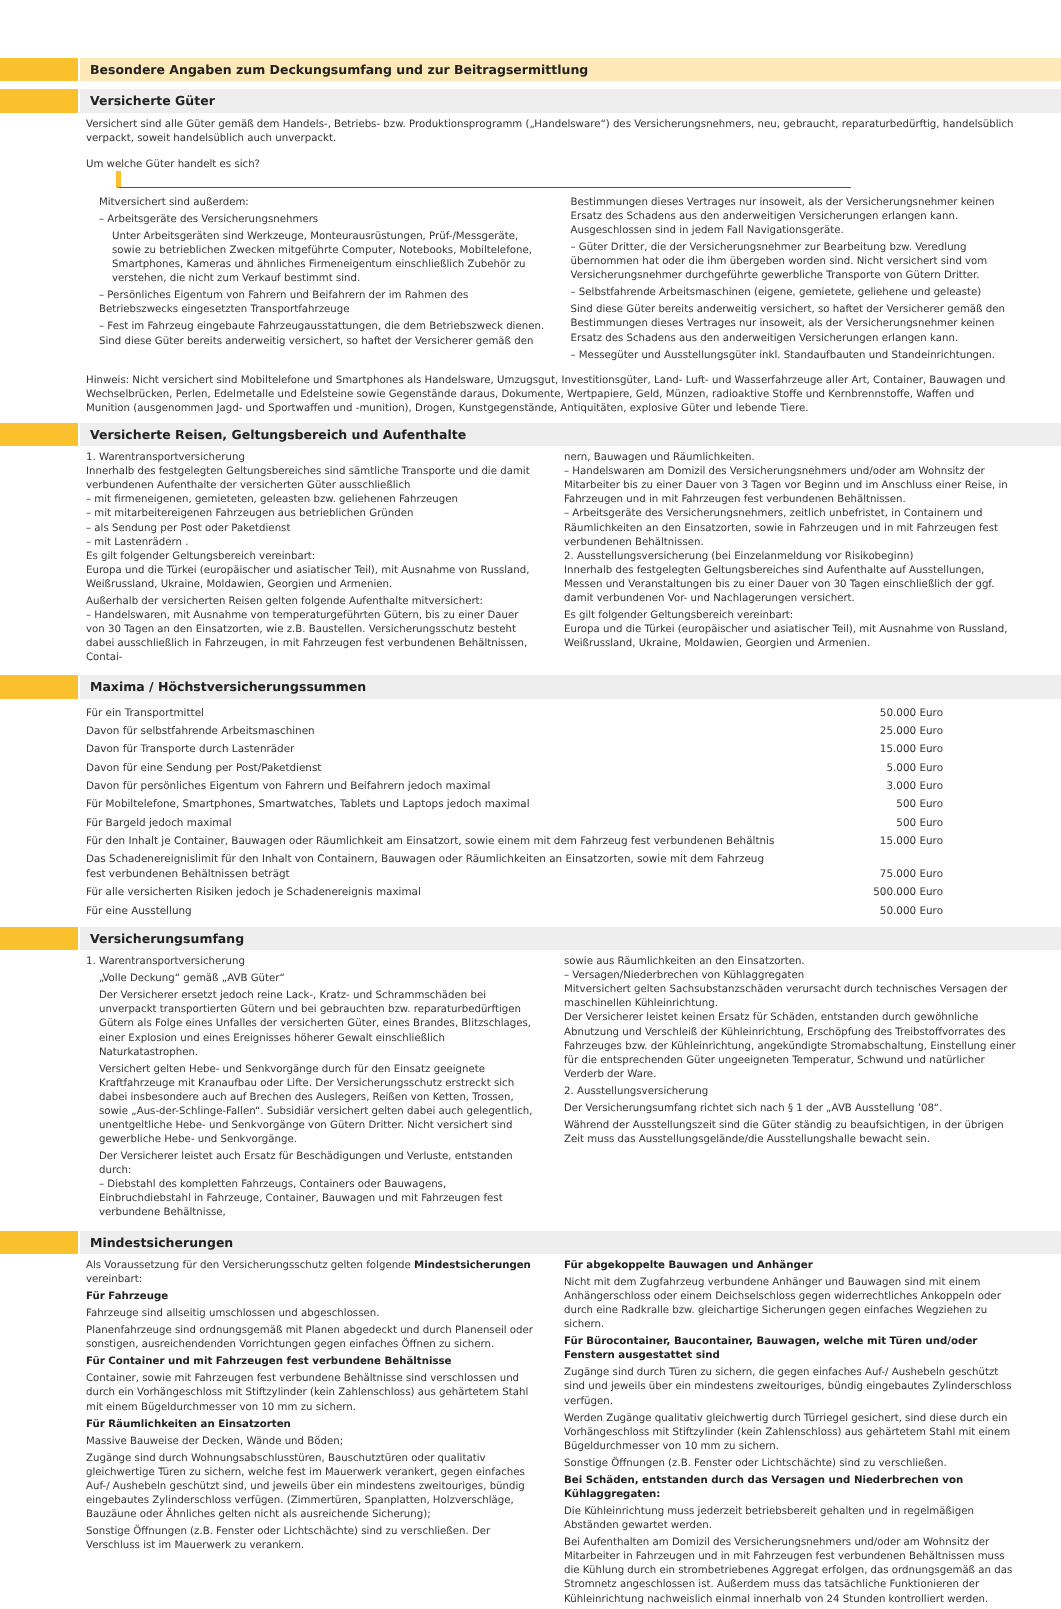Besondere Angaben zum Deckungsumfang und zur Beitragsermittlung
Versicherte Güter
Versichert sind alle Güter gemäß dem Handels-, Betriebs- bzw. Produktionsprogramm („Handelsware“) des Versicherungsnehmers, neu, gebraucht, reparaturbedürftig, handelsüblich verpackt, soweit handelsüblich auch unverpackt.
Um welche Güter handelt es sich?
Mitversichert sind außerdem:
– Arbeitsgeräte des Versicherungsnehmers
Unter Arbeitsgeräten sind Werkzeuge, Monteurausrüstungen, Prüf-/Messgeräte, sowie zu betrieblichen Zwecken mitgeführte Computer, Notebooks, Mobiltelefone, Smartphones, Kameras und ähnliches Firmeneigentum einschließlich Zubehör zu verstehen, die nicht zum Verkauf bestimmt sind.
– Persönliches Eigentum von Fahrern und Beifahrern der im Rahmen des Betriebszwecks eingesetzten Transportfahrzeuge
– Fest im Fahrzeug eingebaute Fahrzeugausstattungen, die dem Betriebszweck dienen. Sind diese Güter bereits anderweitig versichert, so haftet der Versicherer gemäß den
Bestimmungen dieses Vertrages nur insoweit, als der Versicherungsnehmer keinen Ersatz des Schadens aus den anderweitigen Versicherungen erlangen kann. Ausgeschlossen sind in jedem Fall Navigationsgeräte.
– Güter Dritter, die der Versicherungsnehmer zur Bearbeitung bzw. Veredlung übernommen hat oder die ihm übergeben worden sind. Nicht versichert sind vom Versicherungsnehmer durchgeführte gewerbliche Transporte von Gütern Dritter.
– Selbstfahrende Arbeitsmaschinen (eigene, gemietete, geliehene und geleaste)
Sind diese Güter bereits anderweitig versichert, so haftet der Versicherer gemäß den Bestimmungen dieses Vertrages nur insoweit, als der Versicherungsnehmer keinen Ersatz des Schadens aus den anderweitigen Versicherungen erlangen kann.
– Messegüter und Ausstellungsgüter inkl. Standaufbauten und Standeinrichtungen.
Hinweis: Nicht versichert sind Mobiltelefone und Smartphones als Handelsware, Umzugsgut, Investitionsgüter, Land- Luft- und Wasserfahrzeuge aller Art, Container, Bauwagen und Wechselbrücken, Perlen, Edelmetalle und Edelsteine sowie Gegenstände daraus, Dokumente, Wertpapiere, Geld, Münzen, radioaktive Stoffe und Kernbrennstoffe, Waffen und Munition (ausgenommen Jagd- und Sportwaffen und -munition), Drogen, Kunstgegenstände, Antiquitäten, explosive Güter und lebende Tiere.
Versicherte Reisen, Geltungsbereich und Aufenthalte
1. Warentransportversicherung
Innerhalb des festgelegten Geltungsbereiches sind sämtliche Transporte und die damit verbundenen Aufenthalte der versicherten Güter ausschließlich
– mit firmeneigenen, gemieteten, geleasten bzw. geliehenen Fahrzeugen
– mit mitarbeitereigenen Fahrzeugen aus betrieblichen Gründen
– als Sendung per Post oder Paketdienst
– mit Lastenrädern .
Es gilt folgender Geltungsbereich vereinbart:
Europa und die Türkei (europäischer und asiatischer Teil), mit Ausnahme von Russland, Weißrussland, Ukraine, Moldawien, Georgien und Armenien.
Außerhalb der versicherten Reisen gelten folgende Aufenthalte mitversichert:
– Handelswaren, mit Ausnahme von temperaturgeführten Gütern, bis zu einer Dauer von 30 Tagen an den Einsatzorten, wie z.B. Baustellen. Versicherungsschutz besteht dabei ausschließlich in Fahrzeugen, in mit Fahrzeugen fest verbundenen Behältnissen, Contai-
nern, Bauwagen und Räumlichkeiten.
– Handelswaren am Domizil des Versicherungsnehmers und/oder am Wohnsitz der Mitarbeiter bis zu einer Dauer von 3 Tagen vor Beginn und im Anschluss einer Reise, in Fahrzeugen und in mit Fahrzeugen fest verbundenen Behältnissen.
– Arbeitsgeräte des Versicherungsnehmers, zeitlich unbefristet, in Containern und Räumlichkeiten an den Einsatzorten, sowie in Fahrzeugen und in mit Fahrzeugen fest verbundenen Behältnissen.
2. Ausstellungsversicherung (bei Einzelanmeldung vor Risikobeginn)
Innerhalb des festgelegten Geltungsbereiches sind Aufenthalte auf Ausstellungen, Messen und Veranstaltungen bis zu einer Dauer von 30 Tagen einschließlich der ggf. damit verbundenen Vor- und Nachlagerungen versichert.
Es gilt folgender Geltungsbereich vereinbart:
Europa und die Türkei (europäischer und asiatischer Teil), mit Ausnahme von Russland, Weißrussland, Ukraine, Moldawien, Georgien und Armenien.
Maxima / Höchstversicherungssummen
| Für ein Transportmittel | 50.000 Euro |
| Davon für selbstfahrende Arbeitsmaschinen | 25.000 Euro |
| Davon für Transporte durch Lastenräder | 15.000 Euro |
| Davon für eine Sendung per Post/Paketdienst | 5.000 Euro |
| Davon für persönliches Eigentum von Fahrern und Beifahrern jedoch maximal | 3.000 Euro |
| Für Mobiltelefone, Smartphones, Smartwatches, Tablets und Laptops jedoch maximal | 500 Euro |
| Für Bargeld jedoch maximal | 500 Euro |
| Für den Inhalt je Container, Bauwagen oder Räumlichkeit am Einsatzort, sowie einem mit dem Fahrzeug fest verbundenen Behältnis | 15.000 Euro |
| Das Schadenereignislimit für den Inhalt von Containern, Bauwagen oder Räumlichkeiten an Einsatzorten, sowie mit dem Fahrzeug fest verbundenen Behältnissen beträgt | 75.000 Euro |
| Für alle versicherten Risiken jedoch je Schadenereignis maximal | 500.000 Euro |
| Für eine Ausstellung | 50.000 Euro |
Versicherungsumfang
1. Warentransportversicherung
„Volle Deckung“ gemäß „AVB Güter“
Der Versicherer ersetzt jedoch reine Lack-, Kratz- und Schrammschäden bei unverpackt transportierten Gütern und bei gebrauchten bzw. reparaturbedürftigen Gütern als Folge eines Unfalles der versicherten Güter, eines Brandes, Blitzschlages, einer Explosion und eines Ereignisses höherer Gewalt einschließlich Naturkatastrophen.
Versichert gelten Hebe- und Senkvorgänge durch für den Einsatz geeignete Kraftfahrzeuge mit Kranaufbau oder Lifte. Der Versicherungsschutz erstreckt sich dabei insbesondere auch auf Brechen des Auslegers, Reißen von Ketten, Trossen, sowie „Aus-der-Schlinge-Fallen“. Subsidiär versichert gelten dabei auch gelegentlich, unentgeltliche Hebe- und Senkvorgänge von Gütern Dritter. Nicht versichert sind gewerbliche Hebe- und Senkvorgänge.
Der Versicherer leistet auch Ersatz für Beschädigungen und Verluste, entstanden durch:
– Diebstahl des kompletten Fahrzeugs, Containers oder Bauwagens, Einbruchdiebstahl in Fahrzeuge, Container, Bauwagen und mit Fahrzeugen fest verbundene Behältnisse,
sowie aus Räumlichkeiten an den Einsatzorten.
– Versagen/Niederbrechen von Kühlaggregaten
Mitversichert gelten Sachsubstanzschäden verursacht durch technisches Versagen der maschinellen Kühleinrichtung.
Der Versicherer leistet keinen Ersatz für Schäden, entstanden durch gewöhnliche Abnutzung und Verschleiß der Kühleinrichtung, Erschöpfung des Treibstoffvorrates des Fahrzeuges bzw. der Kühleinrichtung, angekündigte Stromabschaltung, Einstellung einer für die entsprechenden Güter ungeeigneten Temperatur, Schwund und natürlicher Verderb der Ware.
2. Ausstellungsversicherung
Der Versicherungsumfang richtet sich nach § 1 der „AVB Ausstellung ’08“.
Während der Ausstellungszeit sind die Güter ständig zu beaufsichtigen, in der übrigen Zeit muss das Ausstellungsgelände/die Ausstellungshalle bewacht sein.
Mindestsicherungen
Als Voraussetzung für den Versicherungsschutz gelten folgende Mindestsicherungen vereinbart:
Für Fahrzeuge
Fahrzeuge sind allseitig umschlossen und abgeschlossen.
Planenfahrzeuge sind ordnungsgemäß mit Planen abgedeckt und durch Planenseil oder sonstigen, ausreichendenden Vorrichtungen gegen einfaches Öffnen zu sichern.
Für Container und mit Fahrzeugen fest verbundene Behältnisse
Container, sowie mit Fahrzeugen fest verbundene Behältnisse sind verschlossen und durch ein Vorhängeschloss mit Stiftzylinder (kein Zahlenschloss) aus gehärtetem Stahl mit einem Bügeldurchmesser von 10 mm zu sichern.
Für Räumlichkeiten an Einsatzorten
Massive Bauweise der Decken, Wände und Böden;
Zugänge sind durch Wohnungsabschlusstüren, Bauschutztüren oder qualitativ gleichwertige Türen zu sichern, welche fest im Mauerwerk verankert, gegen einfaches Auf-/ Aushebeln geschützt sind, und jeweils über ein mindestens zweitouriges, bündig eingebautes Zylinderschloss verfügen. (Zimmertüren, Spanplatten, Holzverschläge, Bauzäune oder Ähnliches gelten nicht als ausreichende Sicherung);
Sonstige Öffnungen (z.B. Fenster oder Lichtschächte) sind zu verschließen. Der Verschluss ist im Mauerwerk zu verankern.
Für abgekoppelte Bauwagen und Anhänger
Nicht mit dem Zugfahrzeug verbundene Anhänger und Bauwagen sind mit einem Anhängerschloss oder einem Deichselschloss gegen widerrechtliches Ankoppeln oder durch eine Radkralle bzw. gleichartige Sicherungen gegen einfaches Wegziehen zu sichern.
Für Bürocontainer, Baucontainer, Bauwagen, welche mit Türen und/oder Fenstern ausgestattet sind
Zugänge sind durch Türen zu sichern, die gegen einfaches Auf-/ Aushebeln geschützt sind und jeweils über ein mindestens zweitouriges, bündig eingebautes Zylinderschloss verfügen.
Werden Zugänge qualitativ gleichwertig durch Türriegel gesichert, sind diese durch ein Vorhängeschloss mit Stiftzylinder (kein Zahlenschloss) aus gehärtetem Stahl mit einem Bügeldurchmesser von 10 mm zu sichern.
Sonstige Öffnungen (z.B. Fenster oder Lichtschächte) sind zu verschließen.
Bei Schäden, entstanden durch das Versagen und Niederbrechen von Kühlaggregaten:
Die Kühleinrichtung muss jederzeit betriebsbereit gehalten und in regelmäßigen Abständen gewartet werden.
Bei Aufenthalten am Domizil des Versicherungsnehmers und/oder am Wohnsitz der Mitarbeiter in Fahrzeugen und in mit Fahrzeugen fest verbundenen Behältnissen muss die Kühlung durch ein strombetriebenes Aggregat erfolgen, das ordnungsgemäß an das Stromnetz angeschlossen ist. Außerdem muss das tatsächliche Funktionieren der Kühleinrichtung nachweislich einmal innerhalb von 24 Stunden kontrolliert werden.